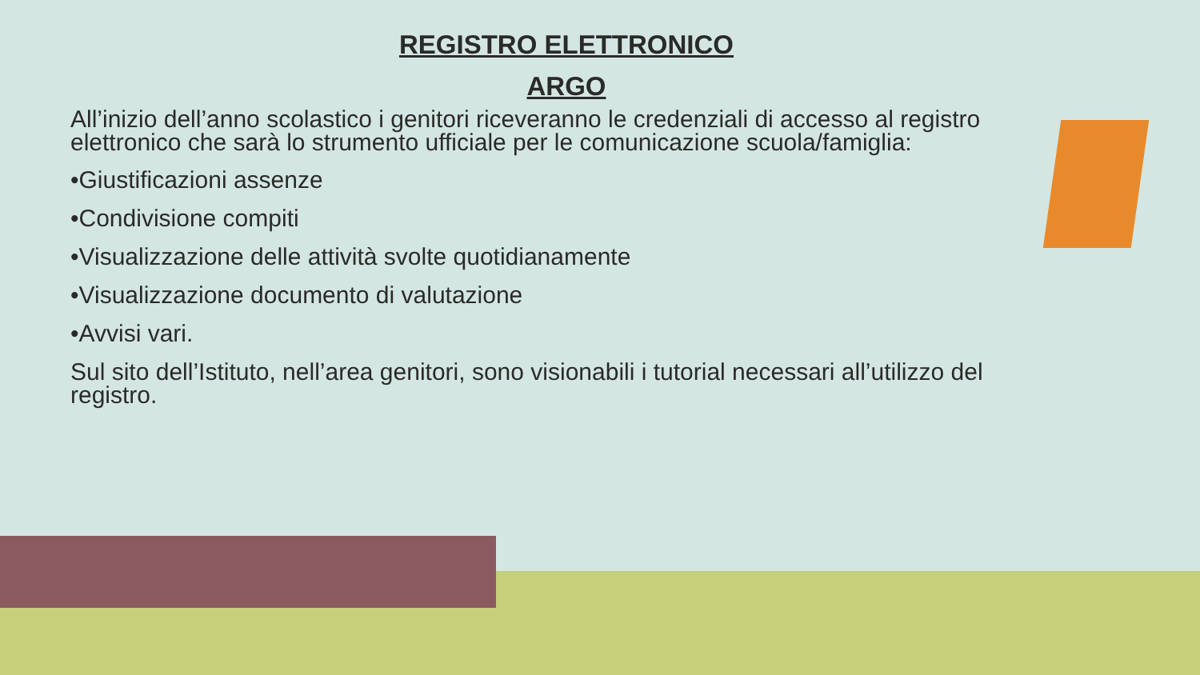REGISTRO ELETTRONICO
ARGO
All’inizio dell’anno scolastico i genitori riceveranno le credenziali di accesso al registro elettronico che sarà lo strumento ufficiale per le comunicazione scuola/famiglia:
•Giustificazioni assenze
•Condivisione compiti
•Visualizzazione delle attività svolte quotidianamente
•Visualizzazione documento di valutazione
•Avvisi vari.
Sul sito dell’Istituto, nell’area genitori, sono visionabili i tutorial necessari all’utilizzo del registro.